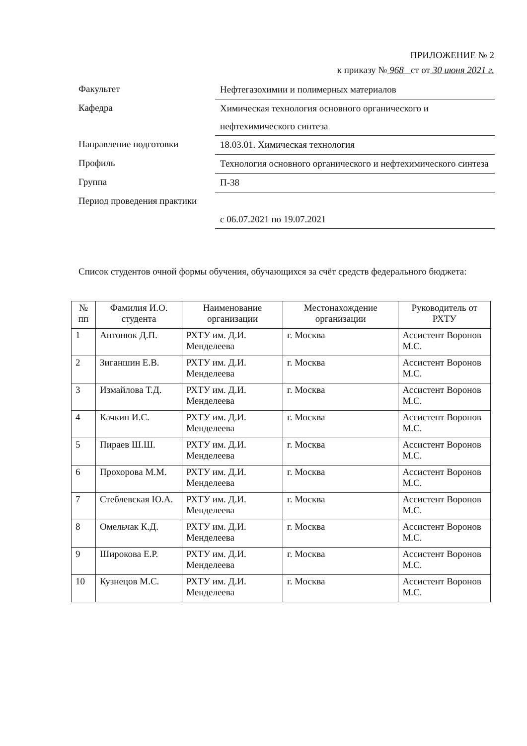ПРИЛОЖЕНИЕ № 2
к приказу № 968 ст от 30 июня 2021 г.
Факультет
Нефтегазохимии и полимерных материалов
Кафедра
Химическая технология основного органического и нефтехимического синтеза
Направление подготовки
18.03.01. Химическая технология
Профиль
Технология основного органического и нефтехимического синтеза
Группа
П-38
Период проведения практики
с 06.07.2021 по 19.07.2021
Список студентов очной формы обучения, обучающихся за счёт средств федерального бюджета:
| № пп | Фамилия И.О. студента | Наименование организации | Местонахождение организации | Руководитель от РХТУ |
| --- | --- | --- | --- | --- |
| 1 | Антонюк Д.П. | РХТУ им. Д.И. Менделеева | г. Москва | Ассистент Воронов М.С. |
| 2 | Зиганшин Е.В. | РХТУ им. Д.И. Менделеева | г. Москва | Ассистент Воронов М.С. |
| 3 | Измайлова Т.Д. | РХТУ им. Д.И. Менделеева | г. Москва | Ассистент Воронов М.С. |
| 4 | Качкин И.С. | РХТУ им. Д.И. Менделеева | г. Москва | Ассистент Воронов М.С. |
| 5 | Пираев Ш.Ш. | РХТУ им. Д.И. Менделеева | г. Москва | Ассистент Воронов М.С. |
| 6 | Прохорова М.М. | РХТУ им. Д.И. Менделеева | г. Москва | Ассистент Воронов М.С. |
| 7 | Стеблевская Ю.А. | РХТУ им. Д.И. Менделеева | г. Москва | Ассистент Воронов М.С. |
| 8 | Омельчак К.Д. | РХТУ им. Д.И. Менделеева | г. Москва | Ассистент Воронов М.С. |
| 9 | Широкова Е.Р. | РХТУ им. Д.И. Менделеева | г. Москва | Ассистент Воронов М.С. |
| 10 | Кузнецов М.С. | РХТУ им. Д.И. Менделеева | г. Москва | Ассистент Воронов М.С. |